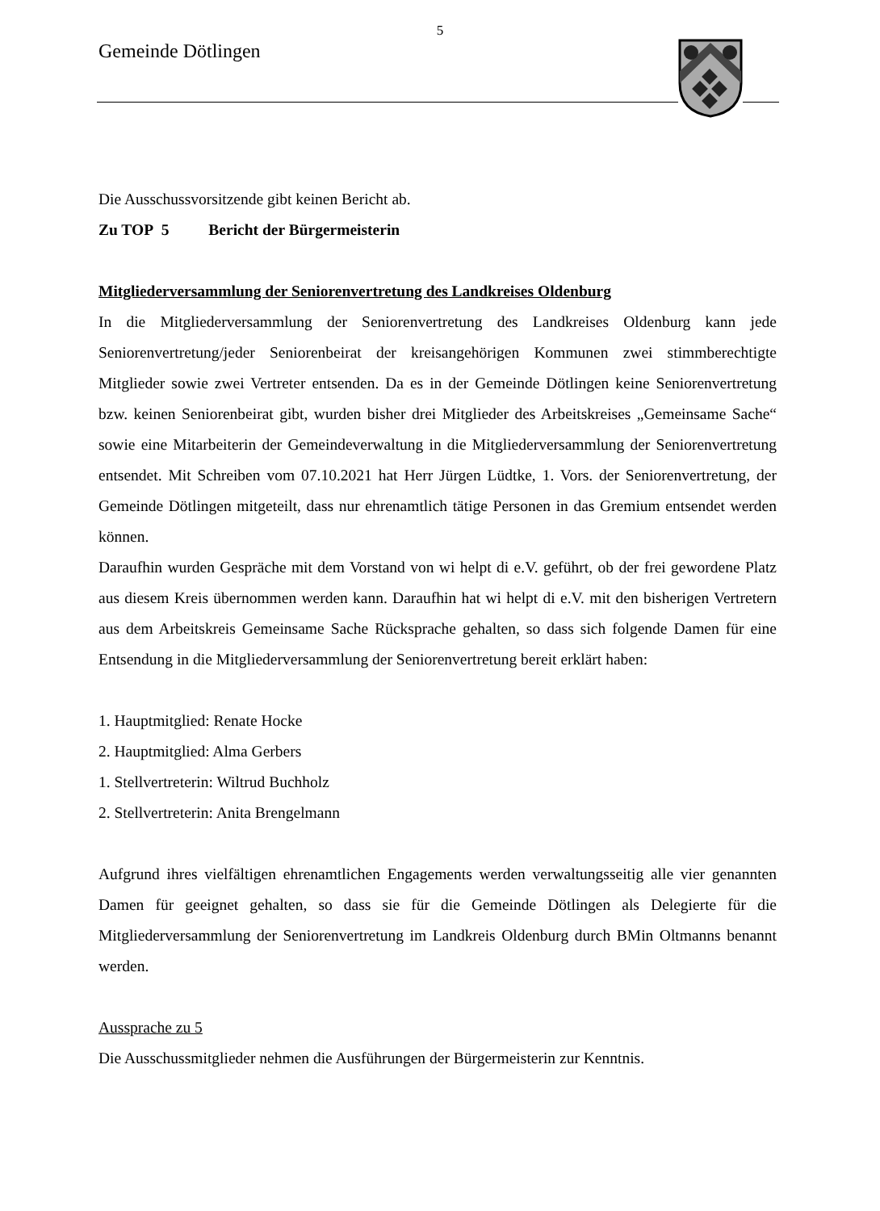5
Gemeinde Dötlingen
Die Ausschussvorsitzende gibt keinen Bericht ab.
Zu TOP 5 Bericht der Bürgermeisterin
Mitgliederversammlung der Seniorenvertretung des Landkreises Oldenburg
In die Mitgliederversammlung der Seniorenvertretung des Landkreises Oldenburg kann jede Seniorenvertretung/jeder Seniorenbeirat der kreisangehörigen Kommunen zwei stimmberechtigte Mitglieder sowie zwei Vertreter entsenden. Da es in der Gemeinde Dötlingen keine Seniorenvertretung bzw. keinen Seniorenbeirat gibt, wurden bisher drei Mitglieder des Arbeitskreises „Gemeinsame Sache“ sowie eine Mitarbeiterin der Gemeindeverwaltung in die Mitgliederversammlung der Seniorenvertretung entsendet. Mit Schreiben vom 07.10.2021 hat Herr Jürgen Lüdtke, 1. Vors. der Seniorenvertretung, der Gemeinde Dötlingen mitgeteilt, dass nur ehrenamtlich tätige Personen in das Gremium entsendet werden können.
Daraufhin wurden Gespräche mit dem Vorstand von wi helpt di e.V. geführt, ob der frei gewordene Platz aus diesem Kreis übernommen werden kann. Daraufhin hat wi helpt di e.V. mit den bisherigen Vertretern aus dem Arbeitskreis Gemeinsame Sache Rücksprache gehalten, so dass sich folgende Damen für eine Entsendung in die Mitgliederversammlung der Seniorenvertretung bereit erklärt haben:
1. Hauptmitglied: Renate Hocke
2. Hauptmitglied: Alma Gerbers
1. Stellvertreterin: Wiltrud Buchholz
2. Stellvertreterin: Anita Brengelmann
Aufgrund ihres vielfältigen ehrenamtlichen Engagements werden verwaltungsseitig alle vier genannten Damen für geeignet gehalten, so dass sie für die Gemeinde Dötlingen als Delegierte für die Mitgliederversammlung der Seniorenvertretung im Landkreis Oldenburg durch BMin Oltmanns benannt werden.
Aussprache zu 5
Die Ausschussmitglieder nehmen die Ausführungen der Bürgermeisterin zur Kenntnis.